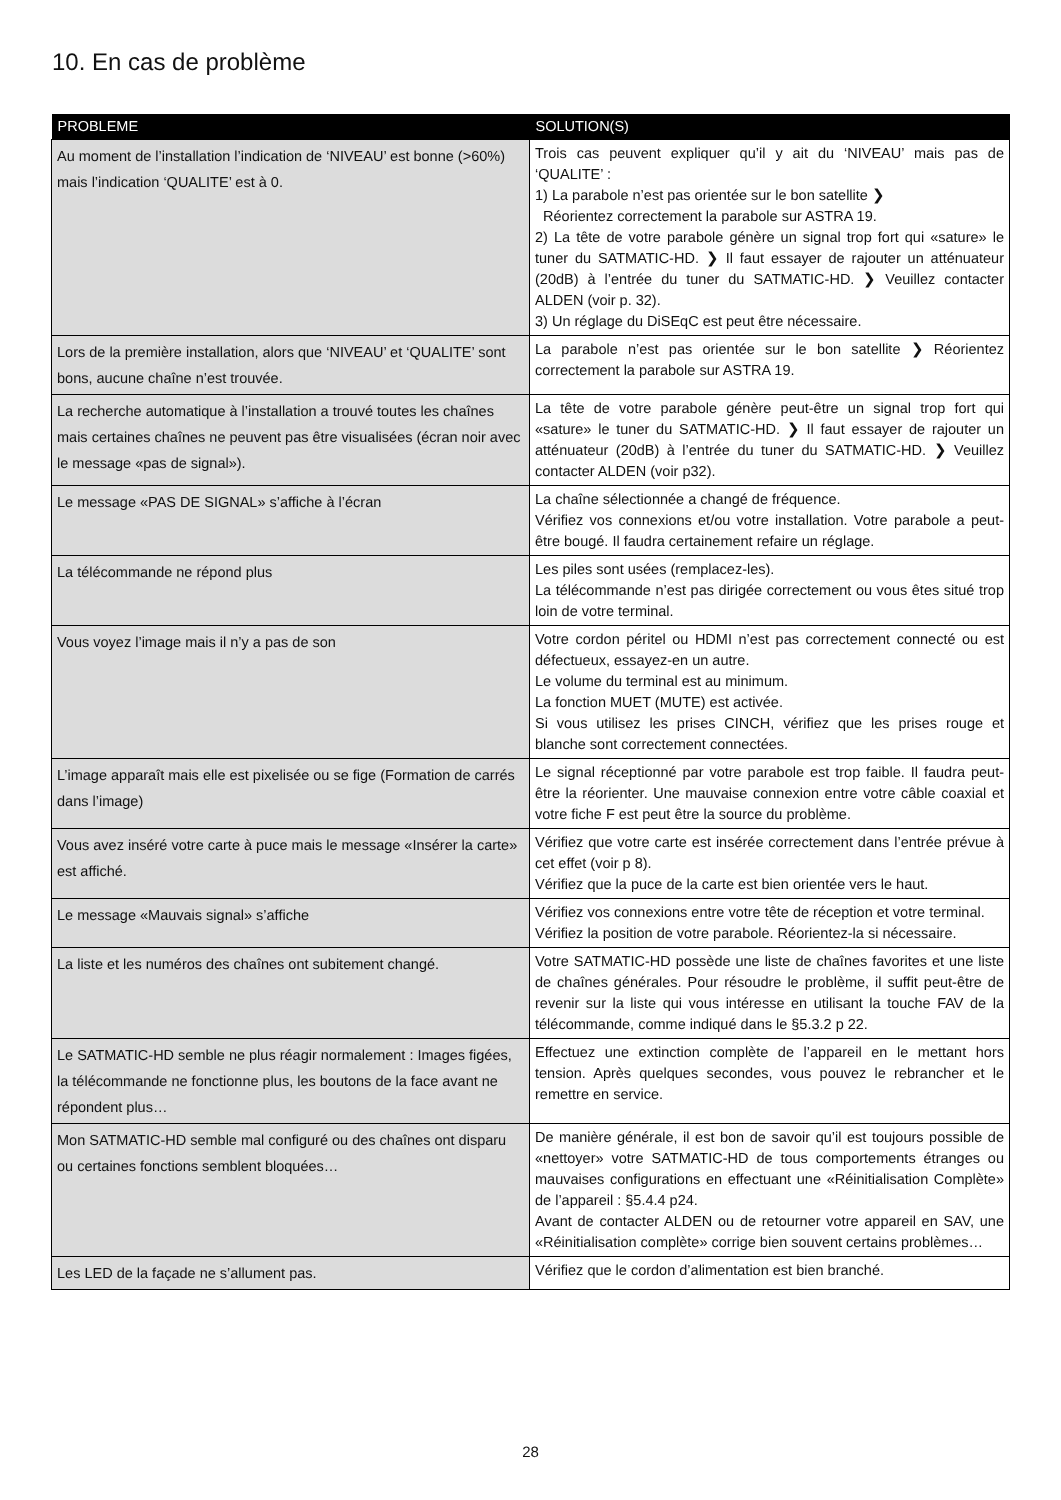10. En cas de problème
| PROBLEME | SOLUTION(S) |
| --- | --- |
| Au moment de l’installation l’indication de ‘NIVEAU’ est bonne (>60%) mais l’indication ‘QUALITE’ est à 0. | Trois cas peuvent expliquer qu’il y ait du ‘NIVEAU’ mais pas de ‘QUALITE’ : 1) La parabole n’est pas orientée sur le bon satellite ❯ Réorientez correctement la parabole sur ASTRA 19. 2) La tête de votre parabole génère un signal trop fort qui «sature» le tuner du SATMATIC-HD. ❯ Il faut essayer de rajouter un atténuateur (20dB) à l’entrée du tuner du SATMATIC-HD. ❯ Veuillez contacter ALDEN (voir p. 32). 3) Un réglage du DiSEqC est peut être nécessaire. |
| Lors de la première installation, alors que ‘NIVEAU’ et ‘QUALITE’ sont bons, aucune chaîne n’est trouvée. | La parabole n’est pas orientée sur le bon satellite ❯ Réorientez correctement la parabole sur ASTRA 19. |
| La recherche automatique à l’installation a trouvé toutes les chaînes mais certaines chaînes ne peuvent pas être visualisées (écran noir avec le message «pas de signal»). | La tête de votre parabole génère peut-être un signal trop fort qui «sature» le tuner du SATMATIC-HD. ❯ Il faut essayer de rajouter un atténuateur (20dB) à l’entrée du tuner du SATMATIC-HD. ❯ Veuillez contacter ALDEN (voir p32). |
| Le message «PAS DE SIGNAL» s’affiche à l’écran | La chaîne sélectionnée a changé de fréquence. Vérifiez vos connexions et/ou votre installation. Votre parabole a peut-être bougé. Il faudra certainement refaire un réglage. |
| La télécommande ne répond plus | Les piles sont usées (remplacez-les). La télécommande n’est pas dirigée correctement ou vous êtes situé trop loin de votre terminal. |
| Vous voyez l’image mais il n’y a pas de son | Votre cordon péritel ou HDMI n’est pas correctement connecté ou est défectueux, essayez-en un autre. Le volume du terminal est au minimum. La fonction MUET (MUTE) est activée. Si vous utilisez les prises CINCH, vérifiez que les prises rouge et blanche sont correctement connectées. |
| L’image apparaît mais elle est pixelisée ou se fige (Formation de carrés dans l’image) | Le signal réceptionné par votre parabole est trop faible. Il faudra peut-être la réorienter. Une mauvaise connexion entre votre câble coaxial et votre fiche F est peut être la source du problème. |
| Vous avez inséré votre carte à puce mais le message «Insérer la carte» est affiché. | Vérifiez que votre carte est insérée correctement dans l’entrée prévue à cet effet (voir p 8). Vérifiez que la puce de la carte est bien orientée vers le haut. |
| Le message «Mauvais signal» s’affiche | Vérifiez vos connexions entre votre tête de réception et votre terminal. Vérifiez la position de votre parabole. Réorientez-la si nécessaire. |
| La liste et les numéros des chaînes ont subitement changé. | Votre SATMATIC-HD possède une liste de chaînes favorites et une liste de chaînes générales. Pour résoudre le problème, il suffit peut-être de revenir sur la liste qui vous intéresse en utilisant la touche FAV de la télécommande, comme indiqué dans le §5.3.2 p 22. |
| Le SATMATIC-HD semble ne plus réagir normalement : Images figées, la télécommande ne fonctionne plus, les boutons de la face avant ne répondent plus… | Effectuez une extinction complète de l’appareil en le mettant hors tension. Après quelques secondes, vous pouvez le rebrancher et le remettre en service. |
| Mon SATMATIC-HD semble mal configuré ou des chaînes ont disparu ou certaines fonctions semblent bloquées… | De manière générale, il est bon de savoir qu’il est toujours possible de «nettoyer» votre SATMATIC-HD de tous comportements étranges ou mauvaises configurations en effectuant une «Réinitialisation Complète» de l’appareil : §5.4.4 p24. Avant de contacter ALDEN ou de retourner votre appareil en SAV, une «Réinitialisation complète» corrige bien souvent certains problèmes… |
| Les LED de la façade ne s’allument pas. | Vérifiez que le cordon d’alimentation est bien branché. |
28